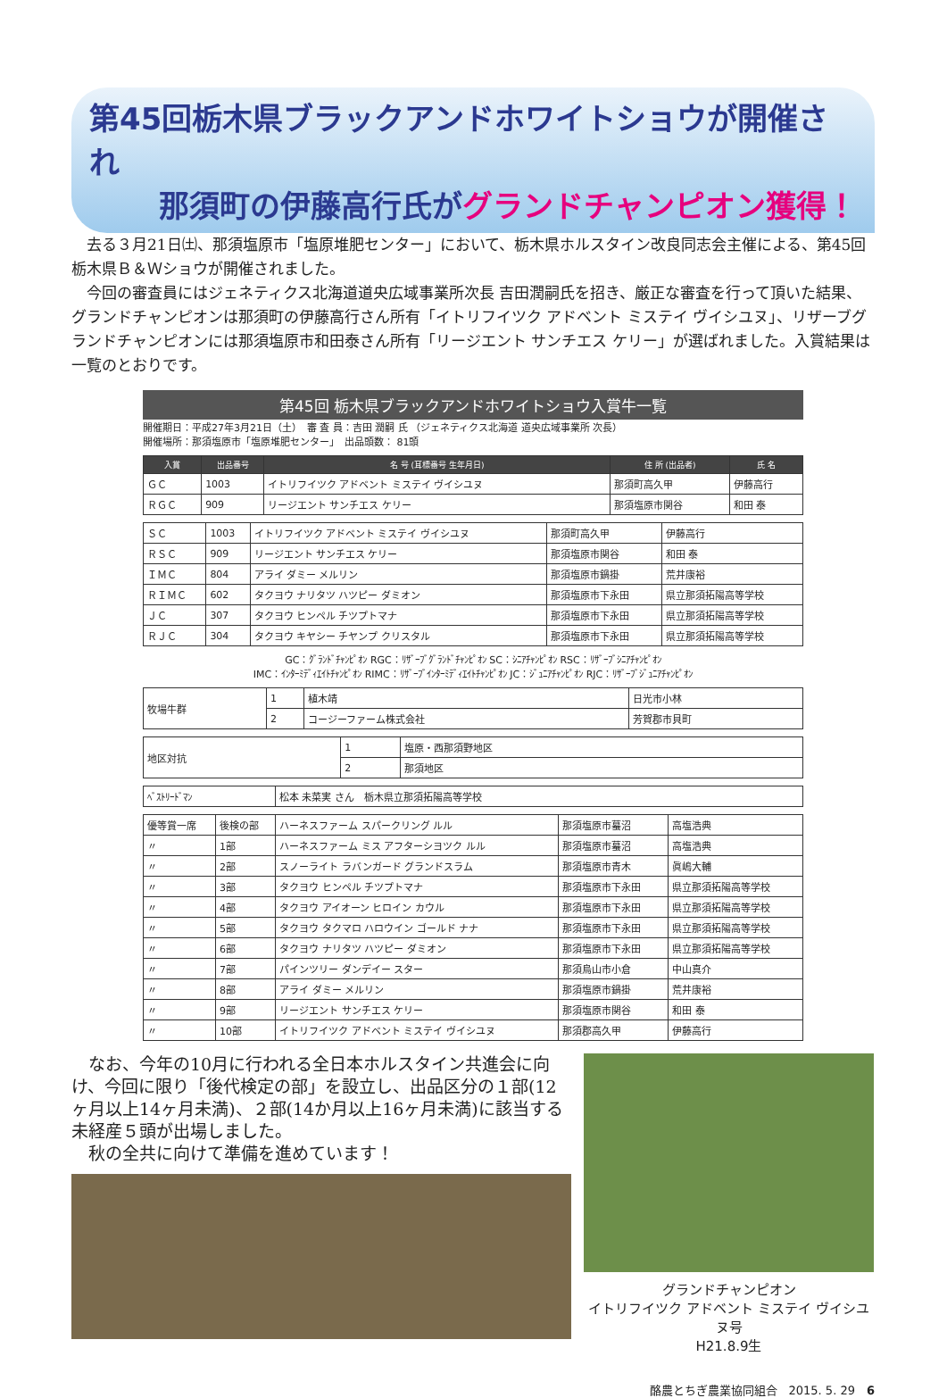第45回栃木県ブラックアンドホワイトショウが開催され
那須町の伊藤高行氏がグランドチャンピオン獲得！
去る３月21日㈯、那須塩原市「塩原堆肥センター」において、栃木県ホルスタイン改良同志会主催による、第45回栃木県Ｂ＆Ｗショウが開催されました。
今回の審査員にはジェネティクス北海道道央広域事業所次長 吉田潤嗣氏を招き、厳正な審査を行って頂いた結果、グランドチャンピオンは那須町の伊藤高行さん所有「イトリフイツク アドベント ミステイ ヴイシユヌ」、リザーブグランドチャンピオンには那須塩原市和田泰さん所有「リージエント サンチエス ケリー」が選ばれました。入賞結果は一覧のとおりです。
第45回 栃木県ブラックアンドホワイトショウ入賞牛一覧
開催期日：平成27年3月21日（土）　審 査 員：吉田 潤嗣 氏 （ジェネティクス北海道 道央広域事業所 次長）
開催場所：那須塩原市「塩原堆肥センター」　出品頭数： 81頭
| 入賞 | 出品番号 | 名 号 (耳標番号 生年月日) | 住 所 (出品者) | 氏 名 |
| --- | --- | --- | --- | --- |
| ＧＣ | 1003 | イトリフイツク アドベント ミステイ ヴイシユヌ | 那須町高久甲 | 伊藤高行 |
| ＲＧＣ | 909 | リージエント サンチエス ケリー | 那須塩原市関谷 | 和田 泰 |
| ＳＣ | 1003 | イトリフイツク アドベント ミステイ ヴイシユヌ | 那須町高久甲 | 伊藤高行 |
| ＲＳＣ | 909 | リージエント サンチエス ケリー | 那須塩原市関谷 | 和田 泰 |
| ＩＭＣ | 804 | アライ ダミー メルリン | 那須塩原市鍋掛 | 荒井康裕 |
| ＲＩＭＣ | 602 | タクヨウ ナリタツ ハツピー ダミオン | 那須塩原市下永田 | 県立那須拓陽高等学校 |
| ＪＣ | 307 | タクヨウ ヒンペル チツプトマナ | 那須塩原市下永田 | 県立那須拓陽高等学校 |
| ＲＪＣ | 304 | タクヨウ キヤシー チヤンプ クリスタル | 那須塩原市下永田 | 県立那須拓陽高等学校 |
GC：ｸﾞﾗﾝﾄﾞﾁｬﾝﾋﾟｵﾝ RGC：ﾘｻﾞｰﾌﾞｸﾞﾗﾝﾄﾞﾁｬﾝﾋﾟｵﾝ SC：ｼﾆｱﾁｬﾝﾋﾟｵﾝ RSC：ﾘｻﾞｰﾌﾞｼﾆｱﾁｬﾝﾋﾟｵﾝ
IMC：ｲﾝﾀｰﾐﾃﾞｨｴｲﾄﾁｬﾝﾋﾟｵﾝ RIMC：ﾘｻﾞｰﾌﾞｲﾝﾀｰﾐﾃﾞｨｴｲﾄﾁｬﾝﾋﾟｵﾝ JC：ｼﾞｭﾆｱﾁｬﾝﾋﾟｵﾝ RJC：ﾘｻﾞｰﾌﾞｼﾞｭﾆｱﾁｬﾝﾋﾟｵﾝ
| 牧場牛群 | 1 | 植木靖 | 日光市小林 |
| | 2 | コージーファーム株式会社 | 芳賀郡市貝町 |
| 地区対抗 | 1 | 塩原・西那須野地区 |
| | 2 | 那須地区 |
| ﾍﾞｽﾄﾘｰﾄﾞﾏﾝ | 松本 未菜実 さん 栃木県立那須拓陽高等学校 |
| 優等賞一席 | 後検の部 | ハーネスファーム スパークリング ルル | 那須塩原市蟇沼 | 高塩浩典 |
| 〃 | 1部 | ハーネスファーム ミス アフターシヨツク ルル | 那須塩原市蟇沼 | 高塩浩典 |
| 〃 | 2部 | スノーライト ラバンガード グランドスラム | 那須塩原市青木 | 眞嶋大輔 |
| 〃 | 3部 | タクヨウ ヒンペル チツプトマナ | 那須塩原市下永田 | 県立那須拓陽高等学校 |
| 〃 | 4部 | タクヨウ アイオーン ヒロイン カウル | 那須塩原市下永田 | 県立那須拓陽高等学校 |
| 〃 | 5部 | タクヨウ タクマロ ハロウイン ゴールド ナナ | 那須塩原市下永田 | 県立那須拓陽高等学校 |
| 〃 | 6部 | タクヨウ ナリタツ ハツピー ダミオン | 那須塩原市下永田 | 県立那須拓陽高等学校 |
| 〃 | 7部 | パインツリー ダンデイー スター | 那須烏山市小倉 | 中山真介 |
| 〃 | 8部 | アライ ダミー メルリン | 那須塩原市鍋掛 | 荒井康裕 |
| 〃 | 9部 | リージエント サンチエス ケリー | 那須塩原市関谷 | 和田 泰 |
| 〃 | 10部 | イトリフイツク アドベント ミステイ ヴイシユヌ | 那須郡高久甲 | 伊藤高行 |
なお、今年の10月に行われる全日本ホルスタイン共進会に向け、今回に限り「後代検定の部」を設立し、出品区分の１部(12ヶ月以上14ヶ月未満)、２部(14か月以上16ヶ月未満)に該当する未経産５頭が出場しました。
秋の全共に向けて準備を進めています！
グランドチャンピオン
イトリフイツク アドベント ミステイ ヴイシユヌ号
H21.8.9生
酪農とちぎ農業協同組合　2015. 5. 29　6